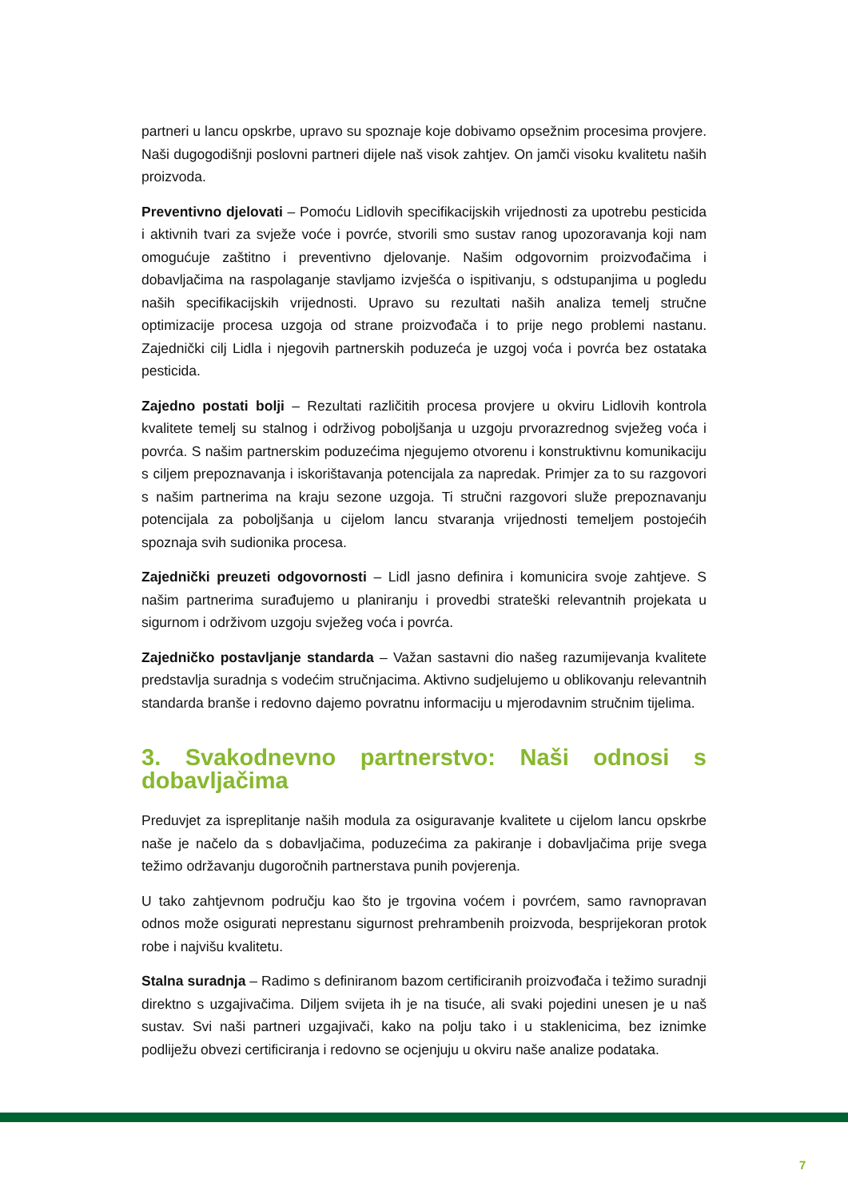partneri u lancu opskrbe, upravo su spoznaje koje dobivamo opsežnim procesima provjere. Naši dugogodišnji poslovni partneri dijele naš visok zahtjev. On jamči visoku kvalitetu naših proizvoda.
Preventivno djelovati – Pomoću Lidlovih specifikacijskih vrijednosti za upotrebu pesticida i aktivnih tvari za svježe voće i povrće, stvorili smo sustav ranog upozoravanja koji nam omogućuje zaštitno i preventivno djelovanje. Našim odgovornim proizvođačima i dobavljačima na raspolaganje stavljamo izvješća o ispitivanju, s odstupanjima u pogledu naših specifikacijskih vrijednosti. Upravo su rezultati naših analiza temelj stručne optimizacije procesa uzgoja od strane proizvođača i to prije nego problemi nastanu. Zajednički cilj Lidla i njegovih partnerskih poduzeća je uzgoj voća i povrća bez ostataka pesticida.
Zajedno postati bolji – Rezultati različitih procesa provjere u okviru Lidlovih kontrola kvalitete temelj su stalnog i održivog poboljšanja u uzgoju prvorazrednog svježeg voća i povrća. S našim partnerskim poduzećima njegujemo otvorenu i konstruktivnu komunikaciju s ciljem prepoznavanja i iskorištavanja potencijala za napredak. Primjer za to su razgovori s našim partnerima na kraju sezone uzgoja. Ti stručni razgovori služe prepoznavanju potencijala za poboljšanja u cijelom lancu stvaranja vrijednosti temeljem postojećih spoznaja svih sudionika procesa.
Zajednički preuzeti odgovornosti – Lidl jasno definira i komunicira svoje zahtjeve. S našim partnerima surađujemo u planiranju i provedbi strateški relevantnih projekata u sigurnom i održivom uzgoju svježeg voća i povrća.
Zajedničko postavljanje standarda – Važan sastavni dio našeg razumijevanja kvalitete predstavlja suradnja s vodećim stručnjacima. Aktivno sudjelujemo u oblikovanju relevantnih standarda branše i redovno dajemo povratnu informaciju u mjerodavnim stručnim tijelima.
3. Svakodnevno partnerstvo: Naši odnosi s dobavljačima
Preduvjet za ispreplitanje naših modula za osiguravanje kvalitete u cijelom lancu opskrbe naše je načelo da s dobavljačima, poduzećima za pakiranje i dobavljačima prije svega težimo održavanju dugoročnih partnerstava punih povjerenja.
U tako zahtjevnom području kao što je trgovina voćem i povrćem, samo ravnopravan odnos može osigurati neprestanu sigurnost prehrambenih proizvoda, besprijekoran protok robe i najvišu kvalitetu.
Stalna suradnja – Radimo s definiranom bazom certificiranih proizvođača i težimo suradnji direktno s uzgajivačima. Diljem svijeta ih je na tisuće, ali svaki pojedini unesen je u naš sustav. Svi naši partneri uzgajivači, kako na polju tako i u staklenicima, bez iznimke podliježu obvezi certificiranja i redovno se ocjenjuju u okviru naše analize podataka.
7